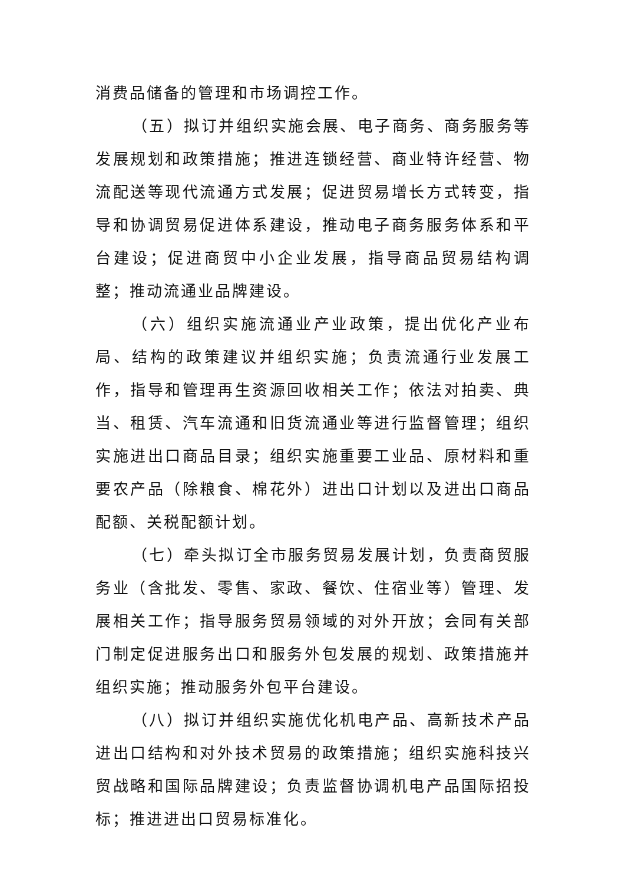消费品储备的管理和市场调控工作。
（五）拟订并组织实施会展、电子商务、商务服务等发展规划和政策措施；推进连锁经营、商业特许经营、物流配送等现代流通方式发展；促进贸易增长方式转变，指导和协调贸易促进体系建设，推动电子商务服务体系和平台建设；促进商贸中小企业发展，指导商品贸易结构调整；推动流通业品牌建设。
（六）组织实施流通业产业政策，提出优化产业布局、结构的政策建议并组织实施；负责流通行业发展工作，指导和管理再生资源回收相关工作；依法对拍卖、典当、租赁、汽车流通和旧货流通业等进行监督管理；组织实施进出口商品目录；组织实施重要工业品、原材料和重要农产品（除粮食、棉花外）进出口计划以及进出口商品配额、关税配额计划。
（七）牵头拟订全市服务贸易发展计划，负责商贸服务业（含批发、零售、家政、餐饮、住宿业等）管理、发展相关工作；指导服务贸易领域的对外开放；会同有关部门制定促进服务出口和服务外包发展的规划、政策措施并组织实施；推动服务外包平台建设。
（八）拟订并组织实施优化机电产品、高新技术产品进出口结构和对外技术贸易的政策措施；组织实施科技兴贸战略和国际品牌建设；负责监督协调机电产品国际招投标；推进进出口贸易标准化。